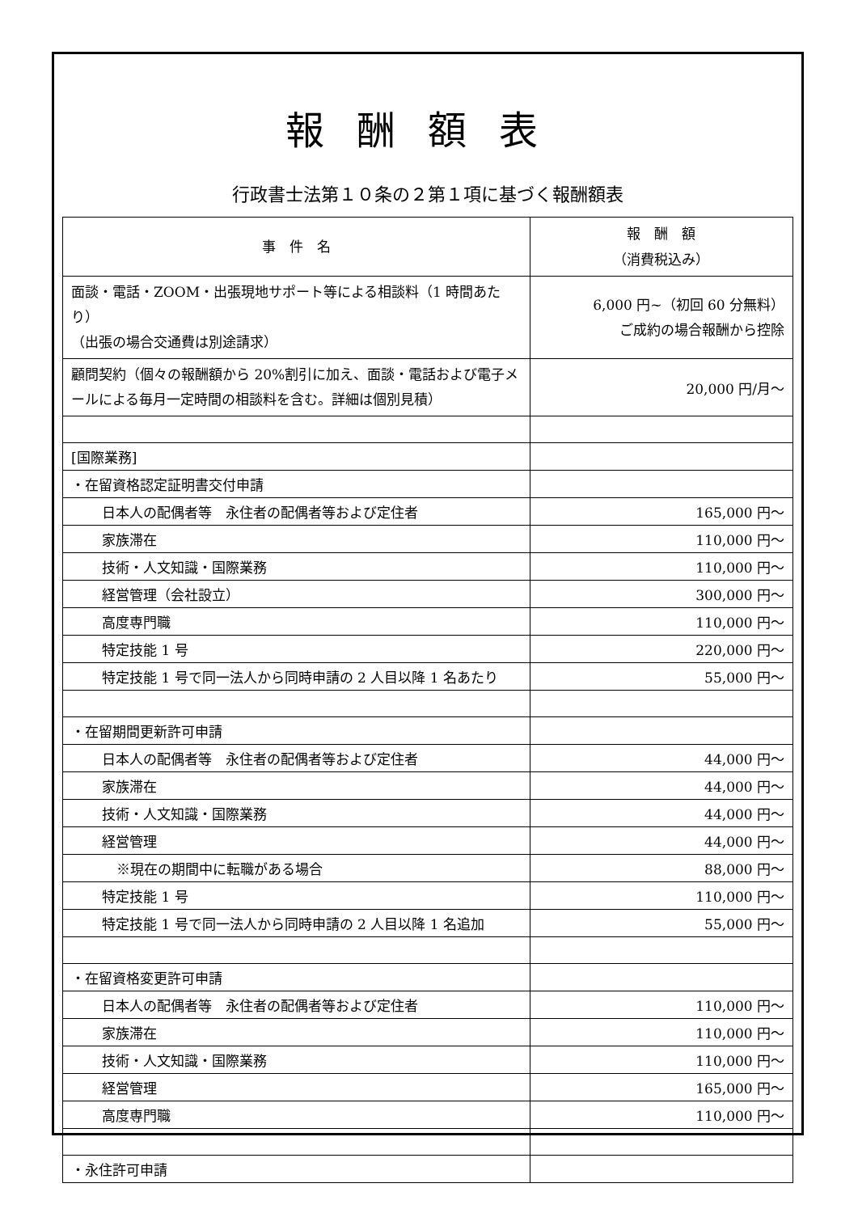報酬額表
行政書士法第１０条の２第１項に基づく報酬額表
| 事 件 名 | 報 酬 額 （消費税込み） |
| --- | --- |
| 面談・電話・ZOOM・出張現地サポート等による相談料（1 時間あたり） （出張の場合交通費は別途請求） | 6,000 円~（初回 60 分無料） ご成約の場合報酬から控除 |
| 顧問契約（個々の報酬額から 20%割引に加え、面談・電話および電子メールによる毎月一定時間の相談料を含む。詳細は個別見積） | 20,000 円/月～ |
| [国際業務] | |
| ・在留資格認定証明書交付申請 | |
| 日本人の配偶者等 永住者の配偶者等および定住者 | 165,000 円～ |
| 家族滞在 | 110,000 円～ |
| 技術・人文知識・国際業務 | 110,000 円～ |
| 経営管理（会社設立） | 300,000 円～ |
| 高度専門職 | 110,000 円～ |
| 特定技能 1 号 | 220,000 円～ |
| 特定技能 1 号で同一法人から同時申請の 2 人目以降 1 名あたり | 55,000 円～ |
| ・在留期間更新許可申請 | |
| 日本人の配偶者等 永住者の配偶者等および定住者 | 44,000 円～ |
| 家族滞在 | 44,000 円～ |
| 技術・人文知識・国際業務 | 44,000 円～ |
| 経営管理 | 44,000 円～ |
| ※現在の期間中に転職がある場合 | 88,000 円～ |
| 特定技能 1 号 | 110,000 円～ |
| 特定技能 1 号で同一法人から同時申請の 2 人目以降 1 名追加 | 55,000 円～ |
| ・在留資格変更許可申請 | |
| 日本人の配偶者等 永住者の配偶者等および定住者 | 110,000 円～ |
| 家族滞在 | 110,000 円～ |
| 技術・人文知識・国際業務 | 110,000 円～ |
| 経営管理 | 165,000 円～ |
| 高度専門職 | 110,000 円～ |
| ・永住許可申請 | |